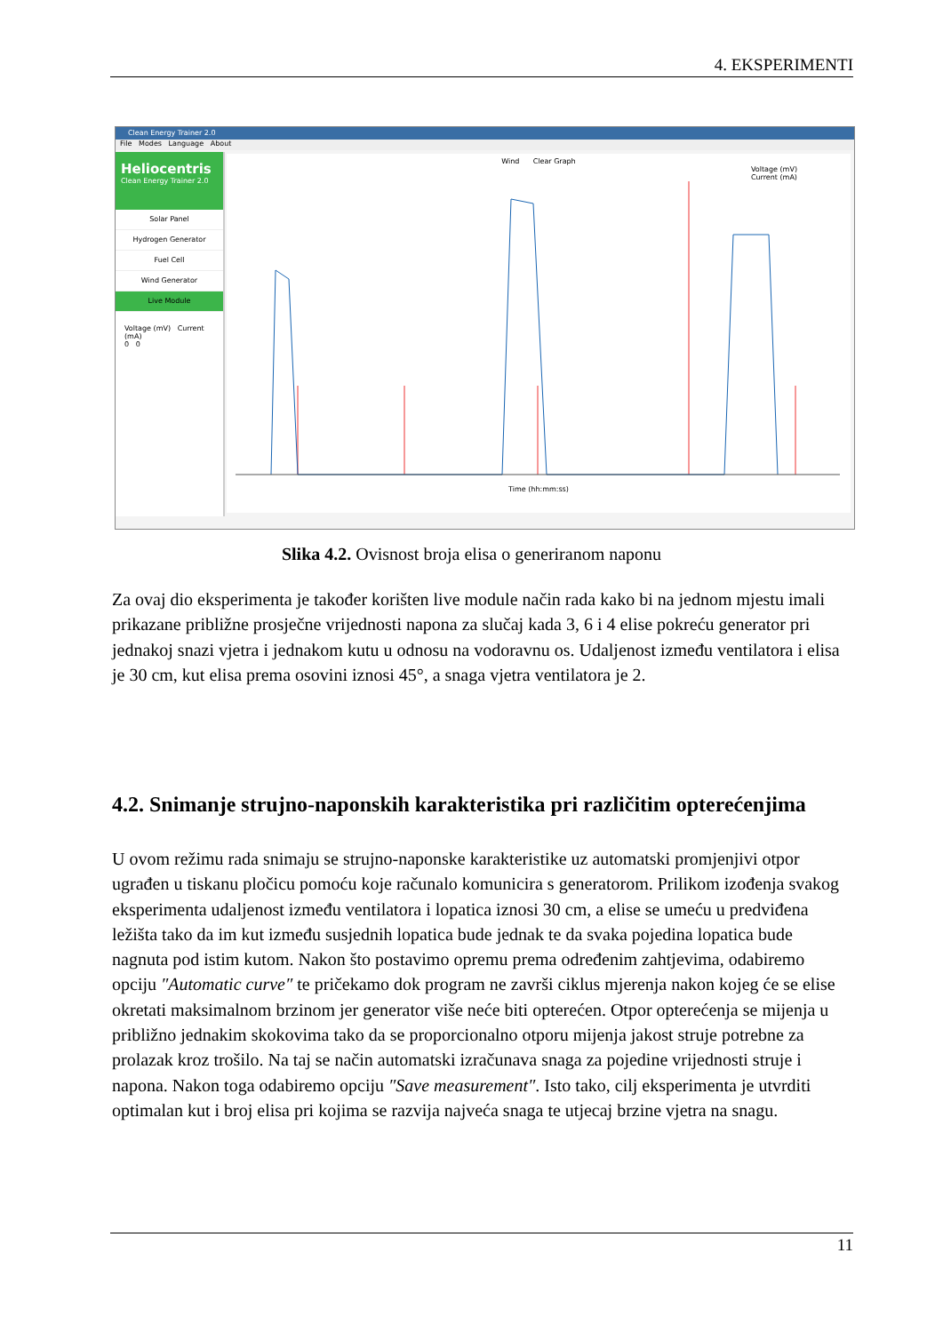4. EKSPERIMENTI
Clean Energy Trainer 2.0
File Modes Language About
Heliocentris
Clean Energy Trainer 2.0
Solar Panel
Hydrogen Generator
Fuel Cell
Wind Generator
Live Module
Voltage (mV) Current (mA)
0 0
Wind Clear Graph
Voltage (mV)
Current (mA)
Time (hh:mm:ss)
Slika 4.2. Ovisnost broja elisa o generiranom naponu
Za ovaj dio eksperimenta je također korišten live module način rada kako bi na jednom mjestu imali prikazane približne prosječne vrijednosti napona za slučaj kada 3, 6 i 4 elise pokreću generator pri jednakoj snazi vjetra i jednakom kutu u odnosu na vodoravnu os. Udaljenost između ventilatora i elisa je 30 cm, kut elisa prema osovini iznosi 45°, a snaga vjetra ventilatora je 2.
4.2. Snimanje strujno-naponskih karakteristika pri različitim opterećenjima
U ovom režimu rada snimaju se strujno-naponske karakteristike uz automatski promjenjivi otpor ugrađen u tiskanu pločicu pomoću koje računalo komunicira s generatorom. Prilikom izođenja svakog eksperimenta udaljenost između ventilatora i lopatica iznosi 30 cm, a elise se umeću u predviđena ležišta tako da im kut između susjednih lopatica bude jednak te da svaka pojedina lopatica bude nagnuta pod istim kutom. Nakon što postavimo opremu prema određenim zahtjevima, odabiremo opciju ″Automatic curve″ te pričekamo dok program ne završi ciklus mjerenja nakon kojeg će se elise okretati maksimalnom brzinom jer generator više neće biti opterećen. Otpor opterećenja se mijenja u približno jednakim skokovima tako da se proporcionalno otporu mijenja jakost struje potrebne za prolazak kroz trošilo. Na taj se način automatski izračunava snaga za pojedine vrijednosti struje i napona. Nakon toga odabiremo opciju ″Save measurement″. Isto tako, cilj eksperimenta je utvrditi optimalan kut i broj elisa pri kojima se razvija najveća snaga te utjecaj brzine vjetra na snagu.
11